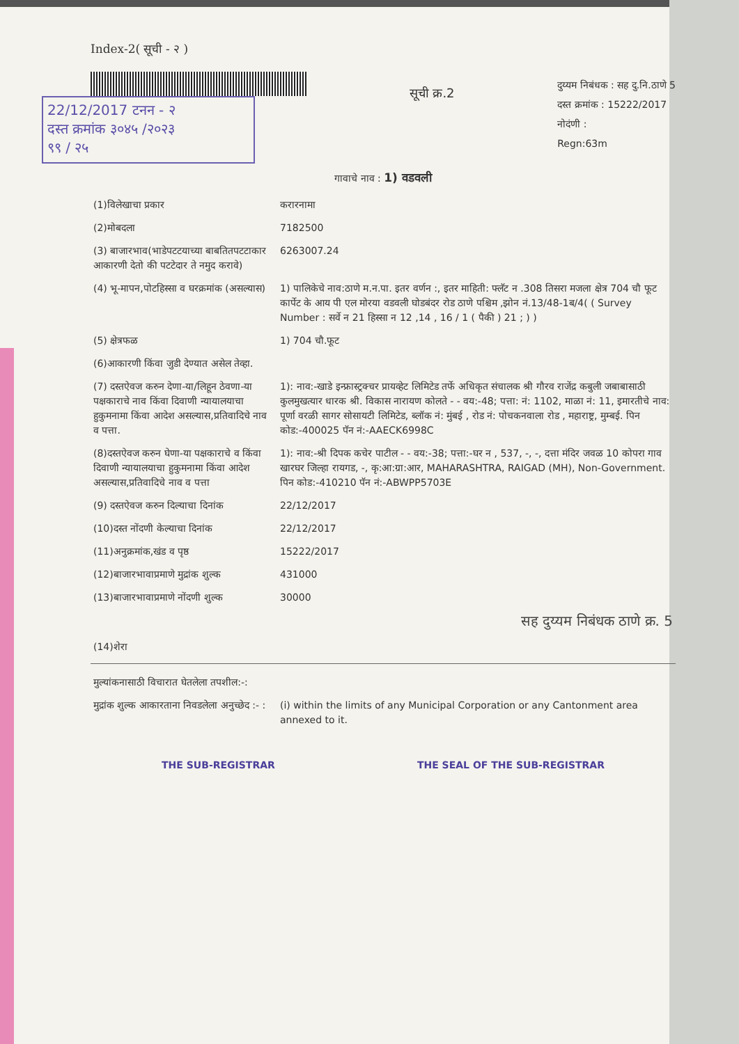Index-2( सूची - २ )
22/12/2017 टनन - २
दस्त क्रमांक ३०४५ /२०२३
९९ / २५
सूची क्र.2
दुय्यम निबंधक : सह दु.नि.ठाणे 5
दस्त क्रमांक : 15222/2017
नोदंणी :
Regn:63m
गावाचे नाव : 1) वडवली
| (1)विलेखाचा प्रकार | करारनामा |
| (2)मोबदला | 7182500 |
| (3) बाजारभाव(भाडेपटटयाच्या बाबतितपटटाकार आकारणी देतो की पटटेदार ते नमुद करावे) | 6263007.24 |
| (4) भू-मापन,पोटहिस्सा व घरक्रमांक (असल्यास) | 1) पालिकेचे नाव:ठाणे म.न.पा. इतर वर्णन :, इतर माहिती: फ्लॅट न .308 तिसरा मजला क्षेत्र 704 चौ फूट कार्पेट के आय पी एल मोरया वडवली घोडबंदर रोड ठाणे पश्चिम ,झोन नं.13/48-1ब/4( ( Survey Number : सर्वे न 21 हिस्सा न 12 ,14 , 16 / 1 ( पैकी ) 21 ; ) ) |
| (5) क्षेत्रफळ | 1) 704 चौ.फूट |
| (6)आकारणी किंवा जुडी देण्यात असेल तेव्हा. | |
| (7) दस्तऐवज करुन देणा-या/लिहून ठेवणा-या पक्षकाराचे नाव किंवा दिवाणी न्यायालयाचा हुकुमनामा किंवा आदेश असल्यास,प्रतिवादिचे नाव व पत्ता. | 1): नाव:-खाडे इन्फ्रास्ट्रक्चर प्रायव्हेट लिमिटेड तर्फे अधिकृत संचालक श्री गौरव राजेंद्र कबुली जबाबासाठी कुलमुखत्यार धारक श्री. विकास नारायण कोलते - - वय:-48; पत्ता: नं: 1102, माळा नं: 11, इमारतीचे नाव: पूर्णा वरळी सागर सोसायटी लिमिटेड, ब्लॉक नं: मुंबई , रोड नं: पोचकनवाला रोड , महाराष्ट्र, मुम्बई. पिन कोड:-400025 पॅन नं:-AAECK6998C |
| (8)दस्तऐवज करुन घेणा-या पक्षकाराचे व किंवा दिवाणी न्यायालयाचा हुकुमनामा किंवा आदेश असल्यास,प्रतिवादिचे नाव व पत्ता | 1): नाव:-श्री दिपक कचेर पाटील - - वय:-38; पत्ता:-घर न , 537, -, -, दत्ता मंदिर जवळ 10 कोपरा गाव खारघर जिल्हा रायगड, -, कृ:आ:ग्रा:आर, MAHARASHTRA, RAIGAD (MH), Non-Government. पिन कोड:-410210 पॅन नं:-ABWPP5703E |
| (9) दस्तऐवज करुन दिल्याचा दिनांक | 22/12/2017 |
| (10)दस्त नोंदणी केल्याचा दिनांक | 22/12/2017 |
| (11)अनुक्रमांक,खंड व पृष्ठ | 15222/2017 |
| (12)बाजारभावाप्रमाणे मुद्रांक शुल्क | 431000 |
| (13)बाजारभावाप्रमाणे नोंदणी शुल्क | 30000 सह दुय्यम निबंधक ठाणे क्र. 5 |
| (14)शेरा | |
| मुल्यांकनासाठी विचारात घेतलेला तपशील:-: | |
| मुद्रांक शुल्क आकारताना निवडलेला अनुच्छेद :- : | (i) within the limits of any Municipal Corporation or any Cantonment area annexed to it. |
THE SUB-REGISTRAR THE SEAL OF THE SUB-REGISTRAR